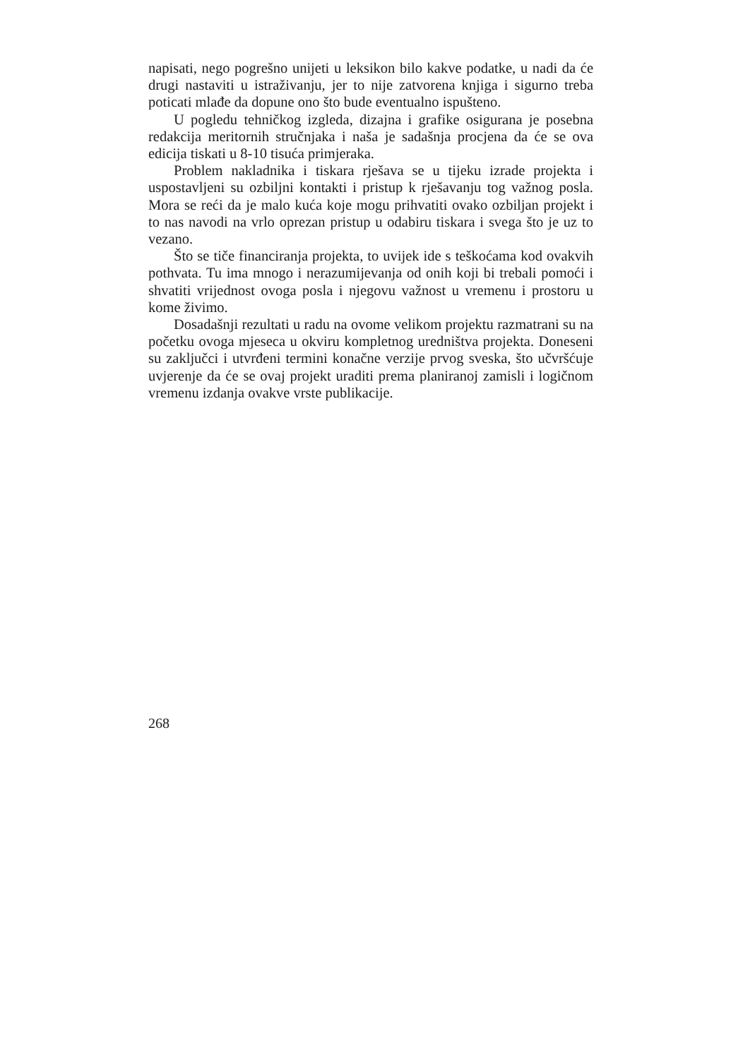napisati, nego pogrešno unijeti u leksikon bilo kakve podatke, u nadi da će drugi nastaviti u istraživanju, jer to nije zatvorena knjiga i sigurno treba poticati mlađe da dopune ono što bude eventualno ispušteno.
U pogledu tehničkog izgleda, dizajna i grafike osigurana je posebna redakcija meritornih stručnjaka i naša je sadašnja procjena da će se ova edicija tiskati u 8-10 tisuća primjeraka.
Problem nakladnika i tiskara rješava se u tijeku izrade projekta i uspostavljeni su ozbiljni kontakti i pristup k rješavanju tog važnog posla. Mora se reći da je malo kuća koje mogu prihvatiti ovako ozbiljan projekt i to nas navodi na vrlo oprezan pristup u odabiru tiskara i svega što je uz to vezano.
Što se tiče financiranja projekta, to uvijek ide s teškoćama kod ovakvih pothvata. Tu ima mnogo i nerazumijevanja od onih koji bi trebali pomoći i shvatiti vrijednost ovoga posla i njegovu važnost u vremenu i prostoru u kome živimo.
Dosadašnji rezultati u radu na ovome velikom projektu razmatrani su na početku ovoga mjeseca u okviru kompletnog uredništva projekta. Doneseni su zaključci i utvrđeni termini konačne verzije prvog sveska, što učvršćuje uvjerenje da će se ovaj projekt uraditi prema planiranoj zamisli i logičnom vremenu izdanja ovakve vrste publikacije.
268